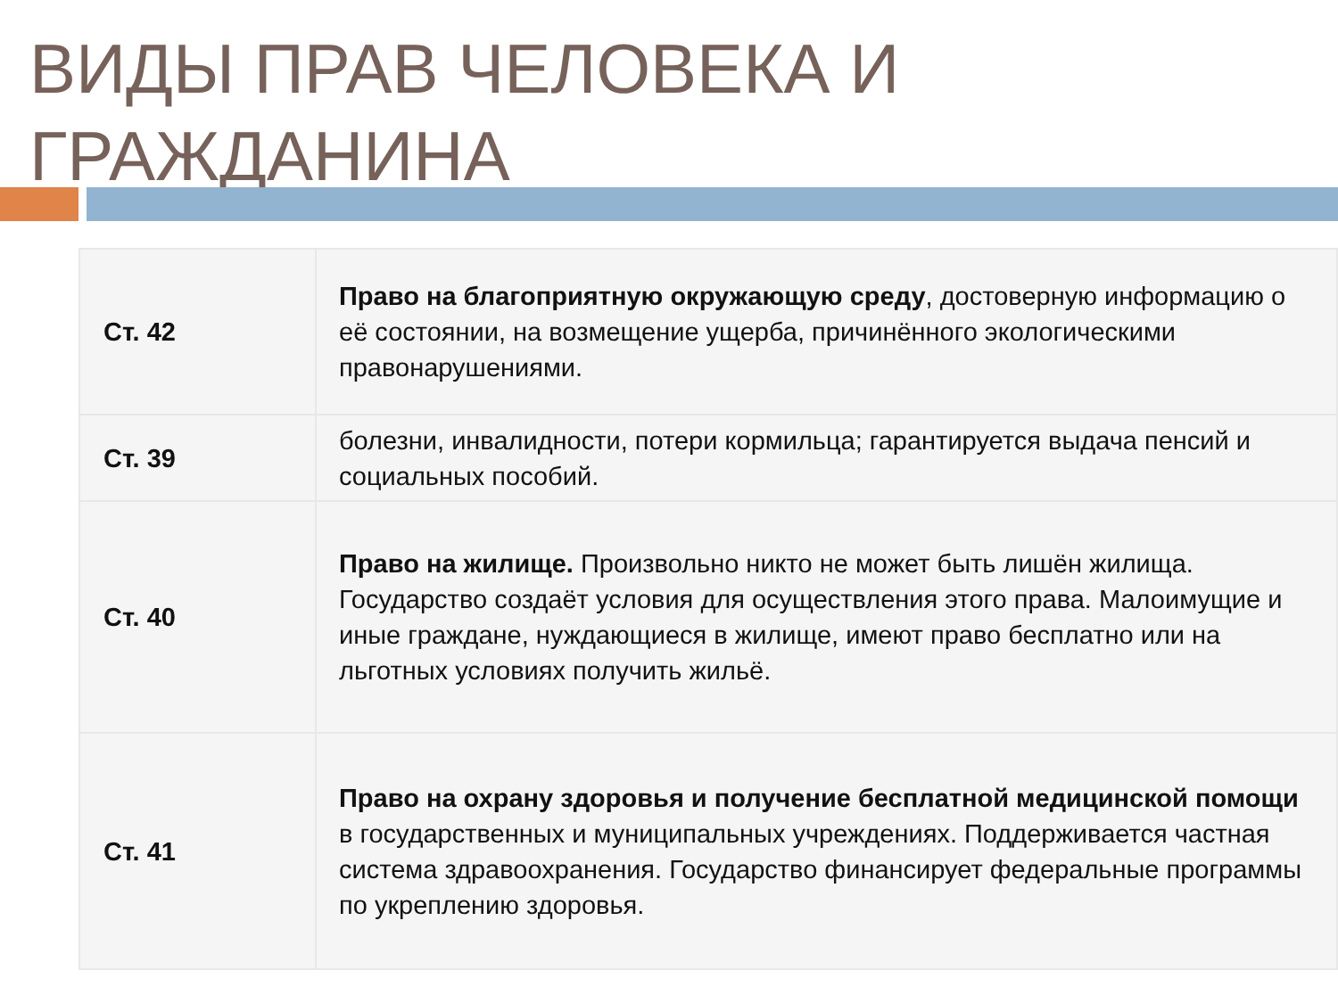ВИДЫ ПРАВ ЧЕЛОВЕКА И ГРАЖДАНИНА
| Ст. 42 | Право на благоприятную окружающую среду , достоверную информацию о её состоянии, на возмещение ущерба, причинённого экологическими правонарушениями. |
| Ст. 39 | болезни, инвалидности, потери кормильца; гарантируется выдача пенсий и социальных пособий. |
| Ст. 40 | Право на жилище. Произвольно никто не может быть лишён жилища. Государство создаёт условия для осуществления этого права. Малоимущие и иные граждане, нуждающиеся в жилище, имеют право бесплатно или на льготных условиях получить жильё. |
| Ст. 41 | Право на охрану здоровья и получение бесплатной медицинской помощи в государственных и муниципальных учреждениях. Поддерживается частная система здравоохранения. Государство финансирует федеральные программы по укреплению здоровья. |